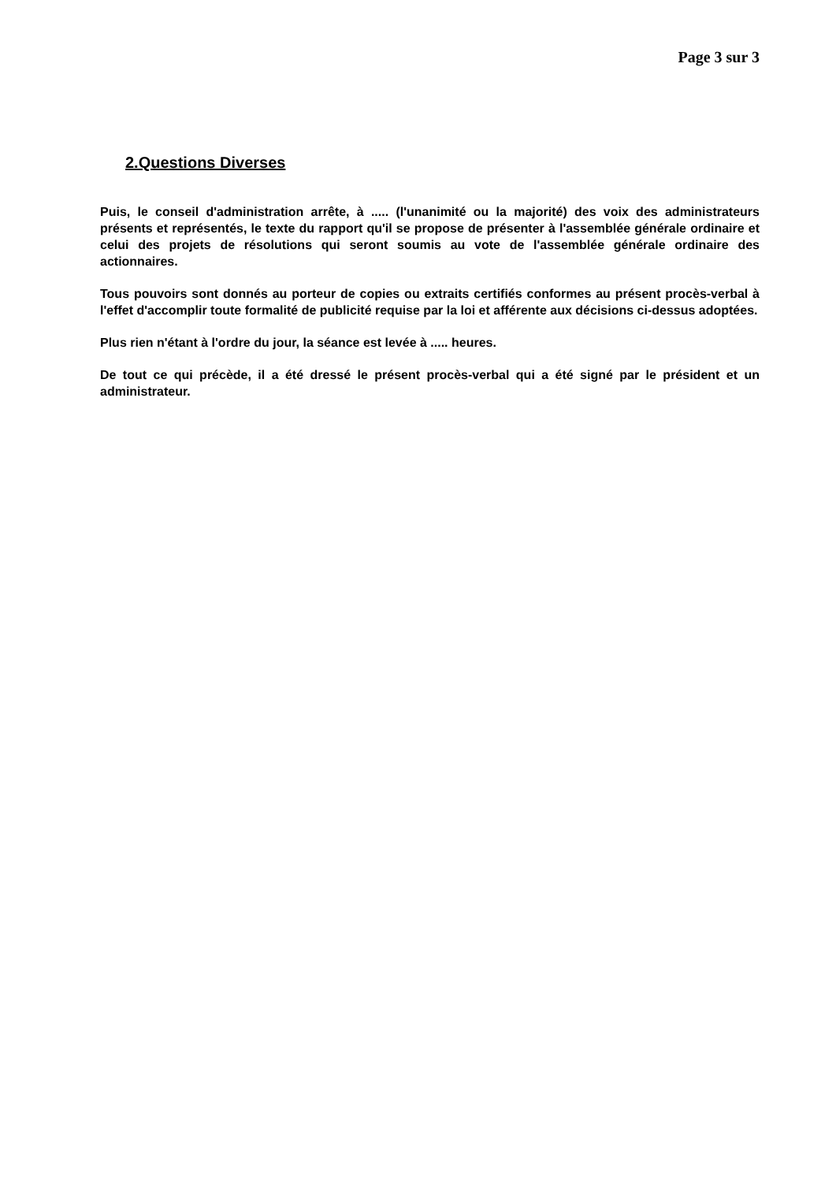Page 3 sur 3
2.Questions Diverses
Puis, le conseil d'administration arrête, à ..... (l'unanimité ou la majorité) des voix des administrateurs présents et représentés, le texte du rapport qu'il se propose de présenter à l'assemblée générale ordinaire et celui des projets de résolutions qui seront soumis au vote de l'assemblée générale ordinaire des actionnaires.
Tous pouvoirs sont donnés au porteur de copies ou extraits certifiés conformes au présent procès-verbal à l'effet d'accomplir toute formalité de publicité requise par la loi et afférente aux décisions ci-dessus adoptées.
Plus rien n'étant à l'ordre du jour, la séance est levée à ..... heures.
De tout ce qui précède, il a été dressé le présent procès-verbal qui a été signé par le président et un administrateur.